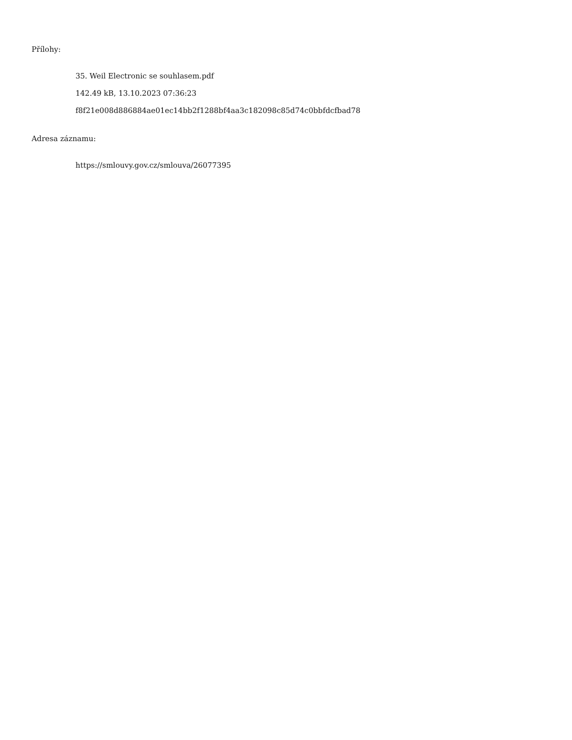Přílohy:
35. Weil Electronic se souhlasem.pdf
142.49 kB, 13.10.2023 07:36:23
f8f21e008d886884ae01ec14bb2f1288bf4aa3c182098c85d74c0bbfdcfbad78
Adresa záznamu:
https://smlouvy.gov.cz/smlouva/26077395